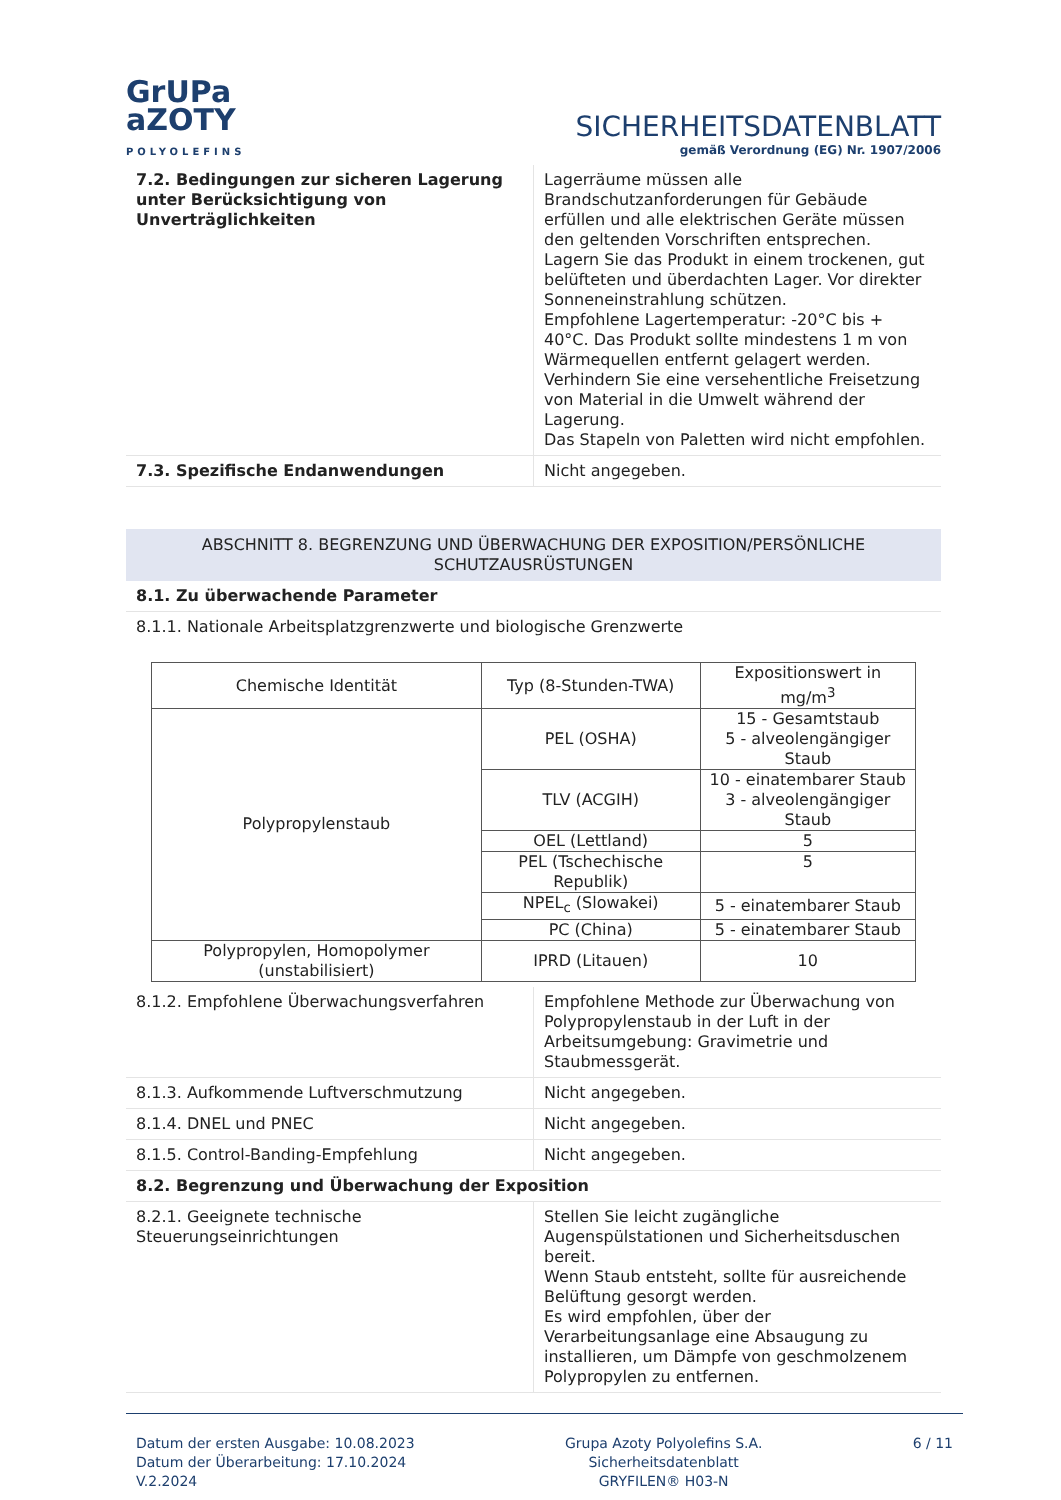GrUPa
aZOTY
POLYOLEFINS
SICHERHEITSDATENBLATT
gemäß Verordnung (EG) Nr. 1907/2006
| 7.2. Bedingungen zur sicheren Lagerung unter Berücksichtigung von Unverträglichkeiten | Lagerräume müssen alle Brandschutzanforderungen für Gebäude erfüllen und alle elektrischen Geräte müssen den geltenden Vorschriften entsprechen. Lagern Sie das Produkt in einem trockenen, gut belüfteten und überdachten Lager. Vor direkter Sonneneinstrahlung schützen. Empfohlene Lagertemperatur: -20°C bis + 40°C. Das Produkt sollte mindestens 1 m von Wärmequellen entfernt gelagert werden. Verhindern Sie eine versehentliche Freisetzung von Material in die Umwelt während der Lagerung. Das Stapeln von Paletten wird nicht empfohlen. |
| 7.3. Spezifische Endanwendungen | Nicht angegeben. |
ABSCHNITT 8. BEGRENZUNG UND ÜBERWACHUNG DER EXPOSITION/PERSÖNLICHE SCHUTZAUSRÜSTUNGEN
8.1. Zu überwachende Parameter
8.1.1. Nationale Arbeitsplatzgrenzwerte und biologische Grenzwerte
| Chemische Identität | Typ (8-Stunden-TWA) | Expositionswert in mg/m<sup>3</sup> |
| --- | --- | --- |
| Polypropylenstaub | PEL (OSHA) | 15 - Gesamtstaub 5 - alveolengängiger Staub |
| | TLV (ACGIH) | 10 - einatembarer Staub 3 - alveolengängiger Staub |
| | OEL (Lettland) | 5 |
| | PEL (Tschechische Republik) | 5 |
| | NPEL<sub>c</sub> (Slowakei) | 5 - einatembarer Staub |
| | PC (China) | 5 - einatembarer Staub |
| Polypropylen, Homopolymer (unstabilisiert) | IPRD (Litauen) | 10 |
| 8.1.2. Empfohlene Überwachungsverfahren | Empfohlene Methode zur Überwachung von Polypropylenstaub in der Luft in der Arbeitsumgebung: Gravimetrie und Staubmessgerät. |
| 8.1.3. Aufkommende Luftverschmutzung | Nicht angegeben. |
| 8.1.4. DNEL und PNEC | Nicht angegeben. |
| 8.1.5. Control-Banding-Empfehlung | Nicht angegeben. |
| 8.2. Begrenzung und Überwachung der Exposition | |
| 8.2.1. Geeignete technische Steuerungseinrichtungen | Stellen Sie leicht zugängliche Augenspülstationen und Sicherheitsduschen bereit. Wenn Staub entsteht, sollte für ausreichende Belüftung gesorgt werden. Es wird empfohlen, über der Verarbeitungsanlage eine Absaugung zu installieren, um Dämpfe von geschmolzenem Polypropylen zu entfernen. |
Datum der ersten Ausgabe: 10.08.2023
Datum der Überarbeitung: 17.10.2024
V.2.2024
Grupa Azoty Polyolefins S.A.
Sicherheitsdatenblatt
GRYFILEN® H03-N
6 / 11